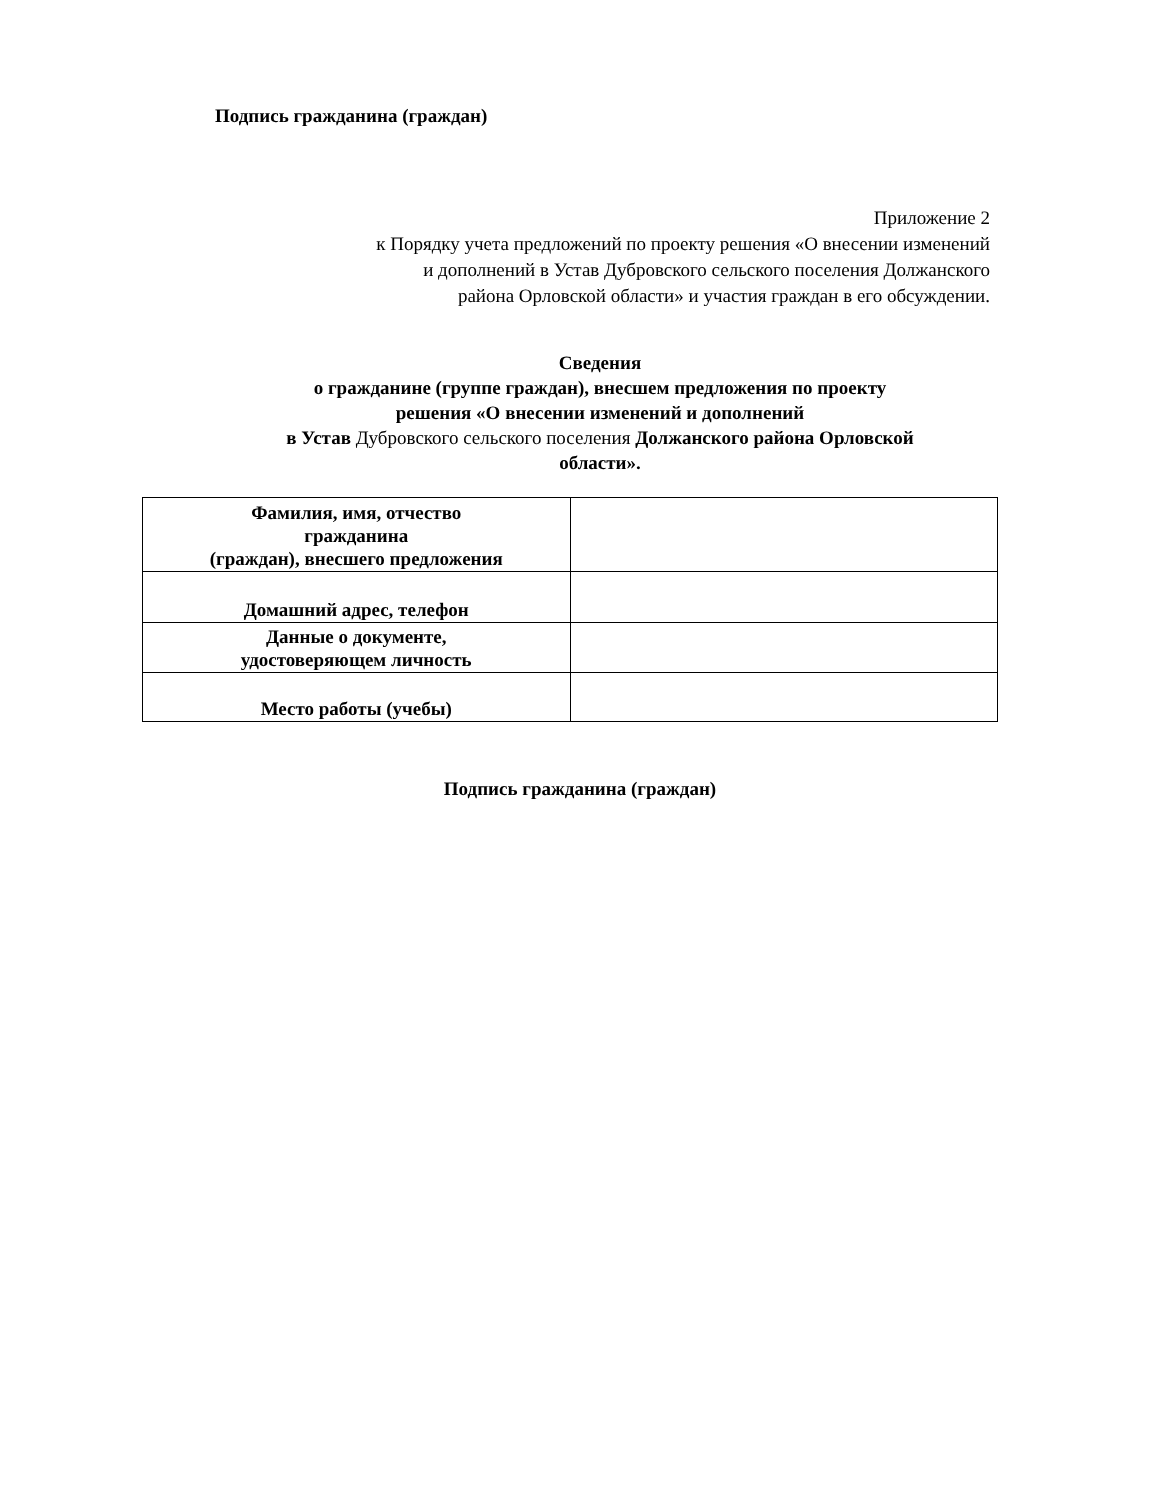Подпись гражданина (граждан)
Приложение 2
к Порядку учета предложений по проекту решения «О внесении изменений
и дополнений в Устав Дубровского сельского поселения Должанского
района Орловской области» и участия граждан в его обсуждении.
Сведения
о гражданине (группе граждан), внесшем предложения по проекту
решения «О внесении изменений и дополнений
в Устав Дубровского сельского поселения Должанского района Орловской
области».
| Фамилия, имя, отчество гражданина (граждан), внесшего предложения | |
| Домашний адрес, телефон | |
| Данные о документе, удостоверяющем личность | |
| Место работы (учебы) | |
Подпись гражданина (граждан)